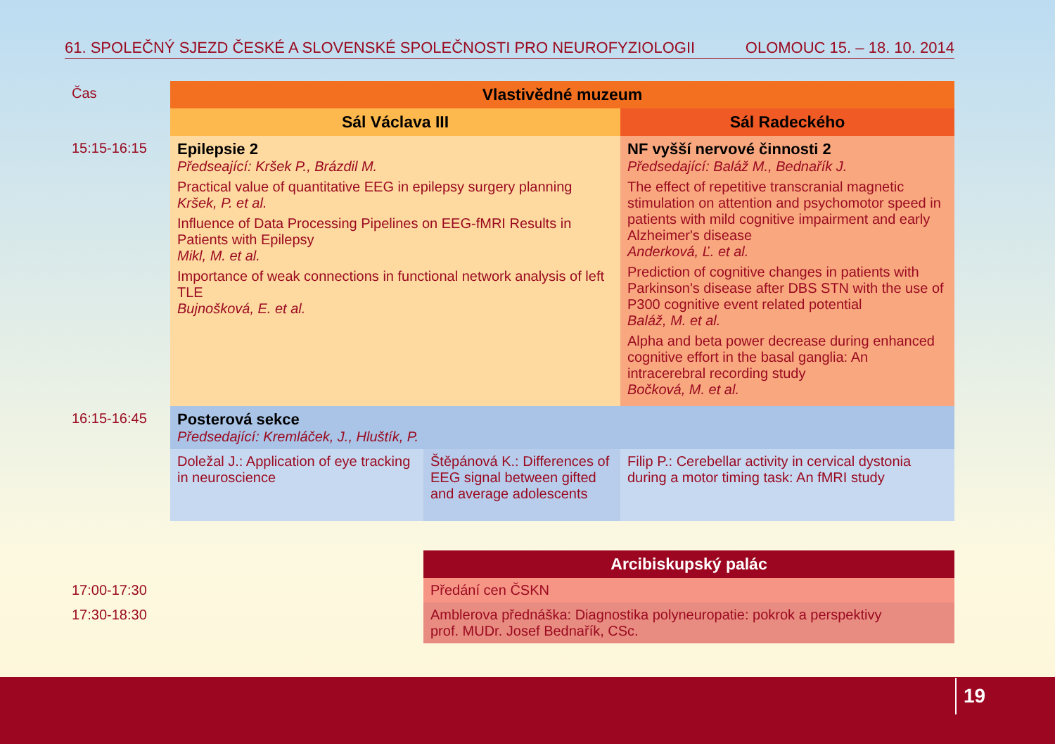61. SPOLEČNÝ SJEZD ČESKÉ A SLOVENSKÉ SPOLEČNOSTI PRO NEUROFYZIOLOGII OLOMOUC 15. – 18. 10. 2014
| Čas | Vlastivědné muzeum | | |
| | Sál Václava III | | Sál Radeckého |
| 15:15-16:15 | Epilepsie 2 Předseající: Kršek P., Brázdil M. Practical value of quantitative EEG in epilepsy surgery planning Kršek, P. et al. Influence of Data Processing Pipelines on EEG-fMRI Results in Patients with Epilepsy Mikl, M. et al. Importance of weak connections in functional network analysis of left TLE Bujnošková, E. et al. | | NF vyšší nervové činnosti 2 Předsedající: Baláž M., Bednařík J. The effect of repetitive transcranial magnetic stimulation on attention and psychomotor speed in patients with mild cognitive impairment and early Alzheimer's disease Anderková, Ľ. et al. Prediction of cognitive changes in patients with Parkinson's disease after DBS STN with the use of P300 cognitive event related potential Baláž, M. et al. Alpha and beta power decrease during enhanced cognitive effort in the basal ganglia: An intracerebral recording study Bočková, M. et al. |
| 16:15-16:45 | Posterová sekce Předsedající: Kremláček, J., Hluštík, P. | | |
| | Doležal J.: Application of eye tracking in neuroscience | Štěpánová K.: Differences of EEG signal between gifted and average adolescents | Filip P.: Cerebellar activity in cervical dystonia during a motor timing task: An fMRI study |
| | | Arcibiskupský palác | |
| 17:00-17:30 | | Předání cen ČSKN | |
| 17:30-18:30 | | Amblerova přednáška: Diagnostika polyneuropatie: pokrok a perspektivy prof. MUDr. Josef Bednařík, CSc. | |
19